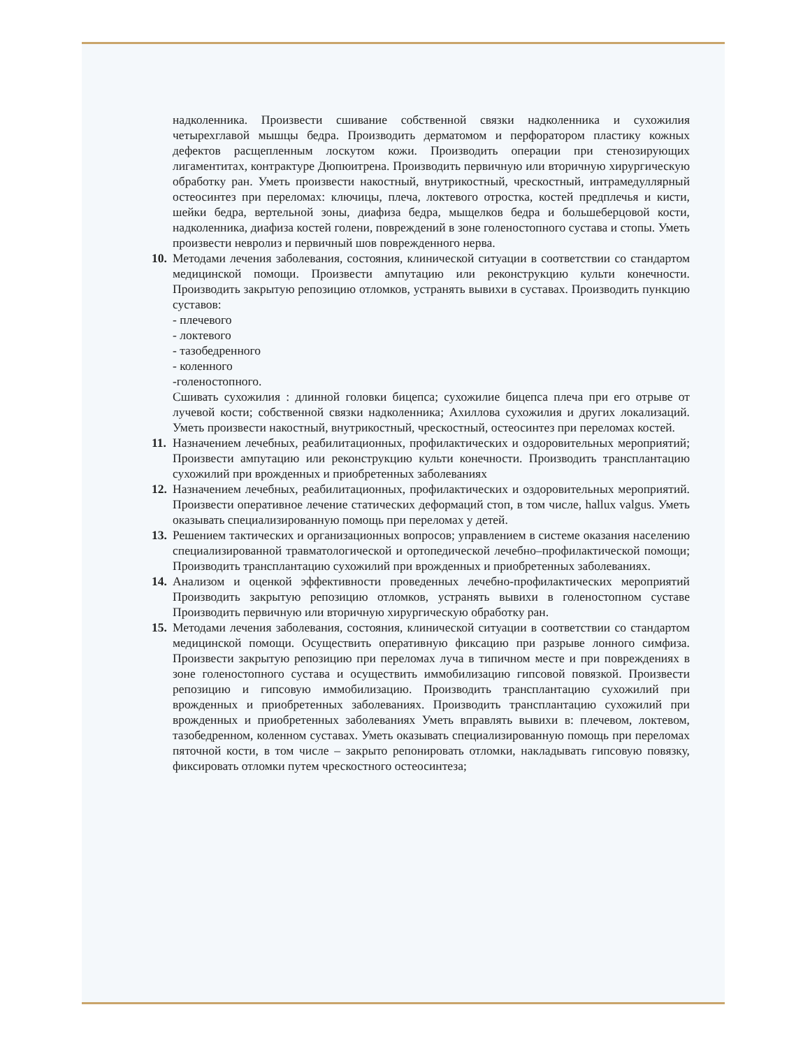надколенника. Произвести сшивание собственной связки надколенника и сухожилия четырехглавой мышцы бедра. Производить дерматомом и перфоратором пластику кожных дефектов расщепленным лоскутом кожи. Производить операции при стенозирующих лигаментитах, контрактуре Дюпюитрена. Производить первичную или вторичную хирургическую обработку ран. Уметь произвести накостный, внутрикостный, чрескостный, интрамедуллярный остеосинтез при переломах: ключицы, плеча, локтевого отростка, костей предплечья и кисти, шейки бедра, вертельной зоны, диафиза бедра, мыщелков бедра и большеберцовой кости, надколенника, диафиза костей голени, повреждений в зоне голеностопного сустава и стопы. Уметь произвести невролиз и первичный шов поврежденного нерва.
10.
Методами лечения заболевания, состояния, клинической ситуации в соответствии со стандартом медицинской помощи. Произвести ампутацию или реконструкцию культи конечности. Производить закрытую репозицию отломков, устранять вывихи в суставах. Производить пункцию суставов:
- плечевого
- локтевого
- тазобедренного
- коленного
-голеностопного.
Сшивать сухожилия : длинной головки бицепса; сухожилие бицепса плеча при его отрыве от лучевой кости; собственной связки надколенника; Ахиллова сухожилия и других локализаций. Уметь произвести накостный, внутрикостный, чрескостный, остеосинтез при переломах костей.
11.
Назначением лечебных, реабилитационных, профилактических и оздоровительных мероприятий; Произвести ампутацию или реконструкцию культи конечности. Производить трансплантацию сухожилий при врожденных и приобретенных заболеваниях
12.
Назначением лечебных, реабилитационных, профилактических и оздоровительных мероприятий. Произвести оперативное лечение статических деформаций стоп, в том числе, hallux valgus. Уметь оказывать специализированную помощь при переломах у детей.
13.
Решением тактических и организационных вопросов; управлением в системе оказания населению специализированной травматологической и ортопедической лечебно–профилактической помощи; Производить трансплантацию сухожилий при врожденных и приобретенных заболеваниях.
14.
Анализом и оценкой эффективности проведенных лечебно-профилактических мероприятий Производить закрытую репозицию отломков, устранять вывихи в голеностопном суставе Производить первичную или вторичную хирургическую обработку ран.
15.
Методами лечения заболевания, состояния, клинической ситуации в соответствии со стандартом медицинской помощи. Осуществить оперативную фиксацию при разрыве лонного симфиза. Произвести закрытую репозицию при переломах луча в типичном месте и при повреждениях в зоне голеностопного сустава и осуществить иммобилизацию гипсовой повязкой. Произвести репозицию и гипсовую иммобилизацию. Производить трансплантацию сухожилий при врожденных и приобретенных заболеваниях. Производить трансплантацию сухожилий при врожденных и приобретенных заболеваниях Уметь вправлять вывихи в: плечевом, локтевом, тазобедренном, коленном суставах. Уметь оказывать специализированную помощь при переломах пяточной кости, в том числе – закрыто репонировать отломки, накладывать гипсовую повязку, фиксировать отломки путем чрескостного остеосинтеза;